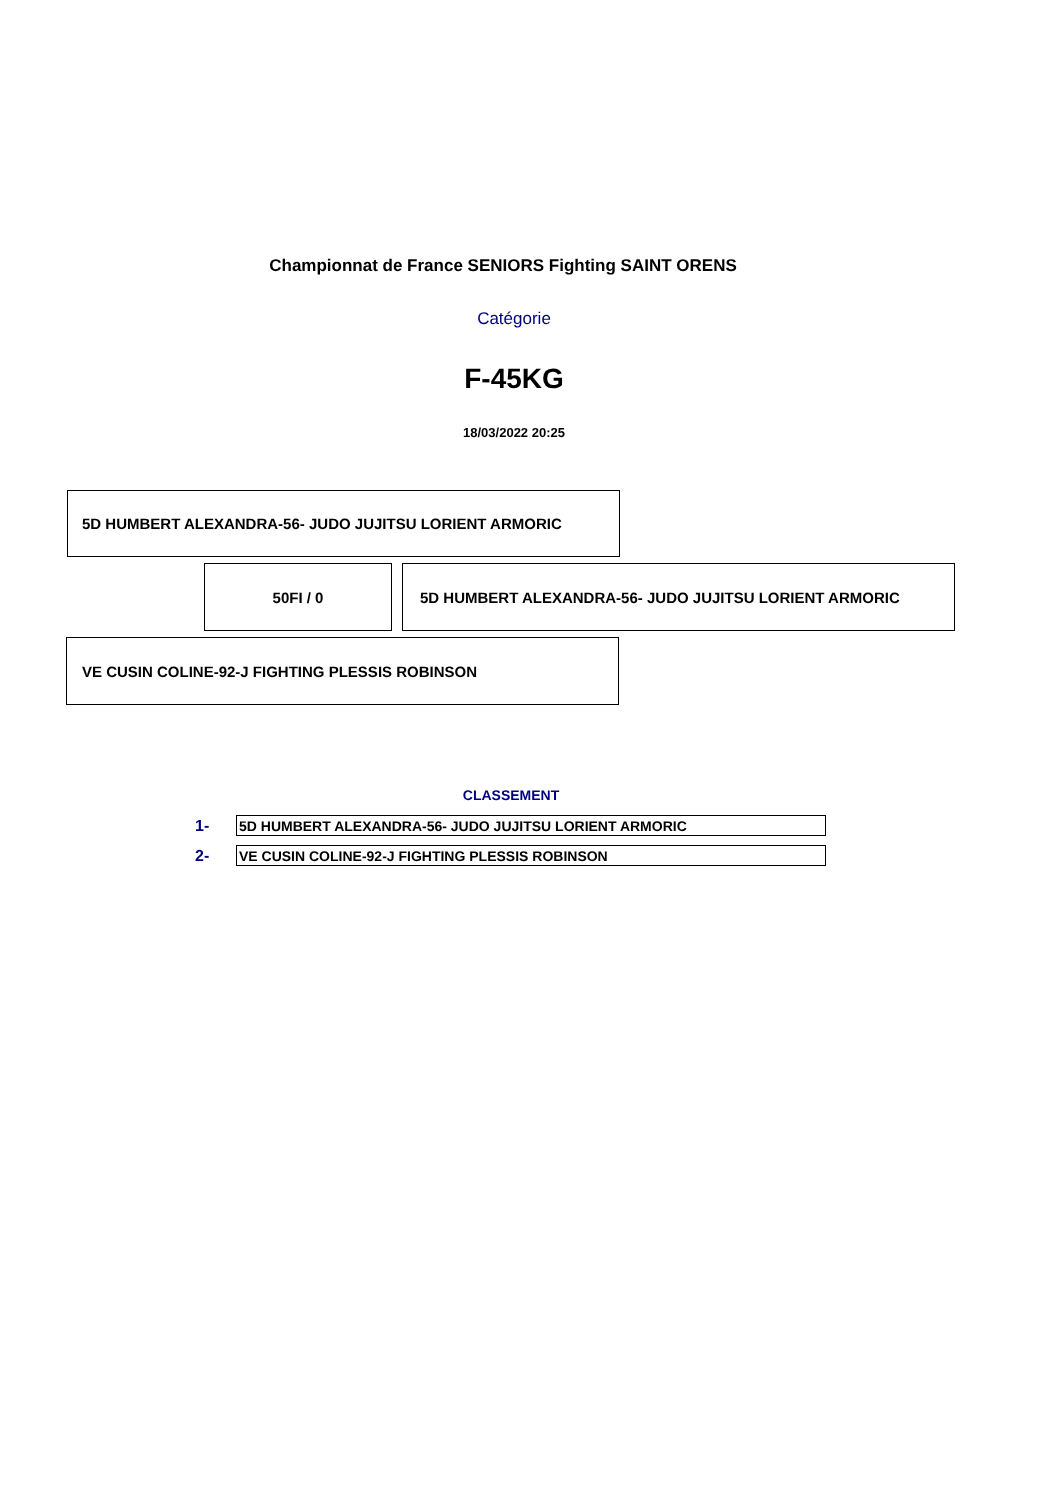Championnat de France SENIORS Fighting SAINT ORENS
Catégorie
F-45KG
18/03/2022 20:25
5D HUMBERT ALEXANDRA-56- JUDO JUJITSU LORIENT ARMORIC
50FI / 0 5D HUMBERT ALEXANDRA-56- JUDO JUJITSU LORIENT ARMORIC
VE CUSIN COLINE-92-J FIGHTING PLESSIS ROBINSON
CLASSEMENT
| 1- | 5D HUMBERT ALEXANDRA-56- JUDO JUJITSU LORIENT ARMORIC |
| 2- | VE CUSIN COLINE-92-J FIGHTING PLESSIS ROBINSON |